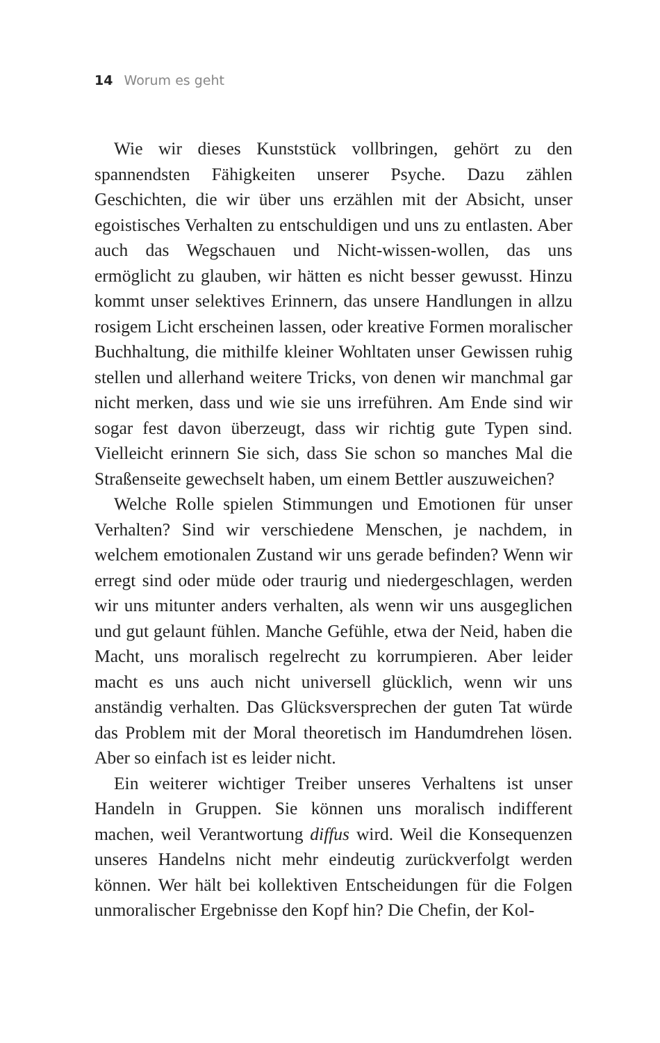14 Worum es geht
Wie wir dieses Kunststück vollbringen, gehört zu den spannendsten Fähigkeiten unserer Psyche. Dazu zählen Geschichten, die wir über uns erzählen mit der Absicht, unser egoistisches Verhalten zu entschuldigen und uns zu entlasten. Aber auch das Wegschauen und Nicht-wissen-wollen, das uns ermöglicht zu glauben, wir hätten es nicht besser gewusst. Hinzu kommt unser selektives Erinnern, das unsere Handlungen in allzu rosigem Licht erscheinen lassen, oder kreative Formen moralischer Buchhaltung, die mithilfe kleiner Wohltaten unser Gewissen ruhig stellen und allerhand weitere Tricks, von denen wir manchmal gar nicht merken, dass und wie sie uns irreführen. Am Ende sind wir sogar fest davon überzeugt, dass wir richtig gute Typen sind. Vielleicht erinnern Sie sich, dass Sie schon so manches Mal die Straßenseite gewechselt haben, um einem Bettler auszuweichen?
Welche Rolle spielen Stimmungen und Emotionen für unser Verhalten? Sind wir verschiedene Menschen, je nachdem, in welchem emotionalen Zustand wir uns gerade befinden? Wenn wir erregt sind oder müde oder traurig und niedergeschlagen, werden wir uns mitunter anders verhalten, als wenn wir uns ausgeglichen und gut gelaunt fühlen. Manche Gefühle, etwa der Neid, haben die Macht, uns moralisch regelrecht zu korrumpieren. Aber leider macht es uns auch nicht universell glücklich, wenn wir uns anständig verhalten. Das Glücksversprechen der guten Tat würde das Problem mit der Moral theoretisch im Handumdrehen lösen. Aber so einfach ist es leider nicht.
Ein weiterer wichtiger Treiber unseres Verhaltens ist unser Handeln in Gruppen. Sie können uns moralisch indifferent machen, weil Verantwortung diffus wird. Weil die Konsequenzen unseres Handelns nicht mehr eindeutig zurückverfolgt werden können. Wer hält bei kollektiven Entscheidungen für die Folgen unmoralischer Ergebnisse den Kopf hin? Die Chefin, der Kol-